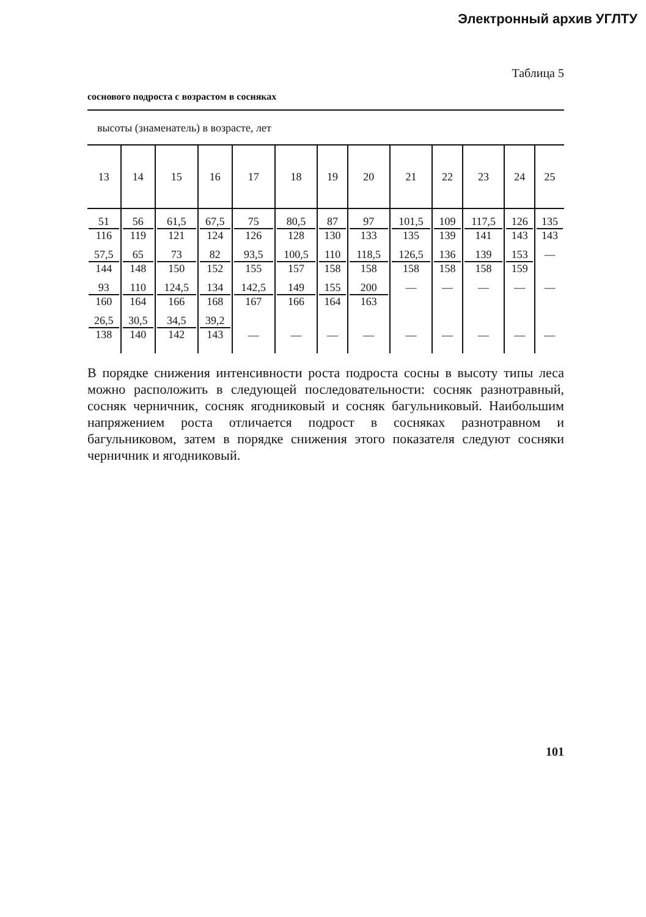Электронный архив УГЛТУ
Таблица 5
соснового подроста с возрастом в сосняках
высоты (знаменатель) в возрасте, лет
| 13 | 14 | 15 | 16 | 17 | 18 | 19 | 20 | 21 | 22 | 23 | 24 | 25 |
| --- | --- | --- | --- | --- | --- | --- | --- | --- | --- | --- | --- | --- |
| 51 116 | 56 119 | 61,5 121 | 67,5 124 | 75 126 | 80,5 128 | 87 130 | 97 133 | 101,5 135 | 109 139 | 117,5 141 | 126 143 | 135 143 |
| 57,5 144 | 65 148 | 73 150 | 82 152 | 93,5 155 | 100,5 157 | 110 158 | 118,5 158 | 126,5 158 | 136 158 | 139 158 | 153 159 | — |
| 93 160 | 110 164 | 124,5 166 | 134 168 | 142,5 167 | 149 166 | 155 164 | 200 163 | — | — | — | — | — |
| 26,5 138 | 30,5 140 | 34,5 142 | 39,2 143 | — | — | — | — | — | — | — | — | — |
В порядке снижения интенсивности роста подроста сосны в высоту типы леса можно расположить в следующей последовательности: сосняк разнотравный, сосняк черничник, сосняк ягодниковый и сосняк багульниковый. Наибольшим напряжением роста отличается подрост в сосняках разнотравном и багульниковом, затем в порядке снижения этого показателя следуют сосняки черничник и ягодниковый.
101